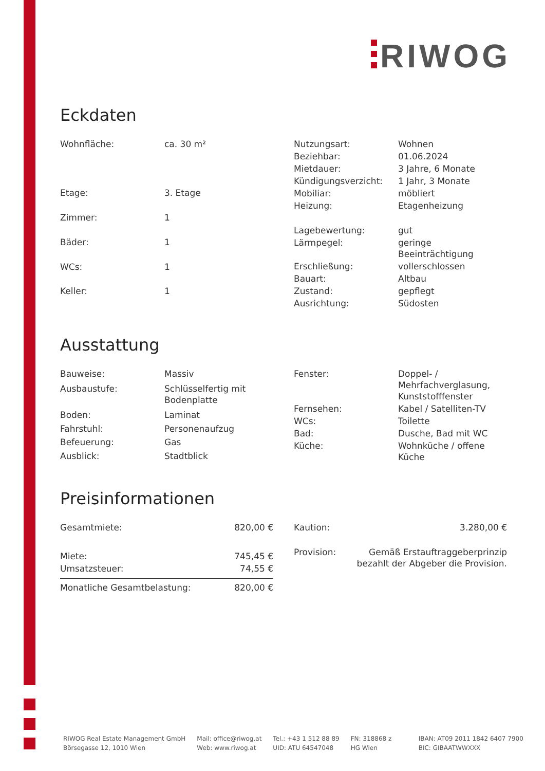RIWOG
Eckdaten
| Wohnfläche: | ca. 30 m² |
| Etage: | 3. Etage |
| Zimmer: | 1 |
| Bäder: | 1 |
| WCs: | 1 |
| Keller: | 1 |
| Nutzungsart: | Wohnen |
| Beziehbar: | 01.06.2024 |
| Mietdauer: | 3 Jahre, 6 Monate |
| Kündigungsverzicht: | 1 Jahr, 3 Monate |
| Mobiliar: | möbliert |
| Heizung: | Etagenheizung |
| Lagebewertung: | gut |
| Lärmpegel: | geringe Beeinträchtigung |
| Erschließung: | vollerschlossen |
| Bauart: | Altbau |
| Zustand: | gepflegt |
| Ausrichtung: | Südosten |
Ausstattung
| Bauweise: | Massiv |
| Ausbaustufe: | Schlüsselfertig mit Bodenplatte |
| Boden: | Laminat |
| Fahrstuhl: | Personenaufzug |
| Befeuerung: | Gas |
| Ausblick: | Stadtblick |
| Fenster: | Doppel- / Mehrfachverglasung, Kunststofffenster |
| Fernsehen: | Kabel / Satelliten-TV |
| WCs: | Toilette |
| Bad: | Dusche, Bad mit WC |
| Küche: | Wohnküche / offene Küche |
Preisinformationen
| Gesamtmiete: | 820,00 € |
| Miete: | 745,45 € |
| Umsatzsteuer: | 74,55 € |
| Monatliche Gesamtbelastung: | 820,00 € |
| Kaution: | 3.280,00 € |
| Provision: | Gemäß Erstauftraggeberprinzip bezahlt der Abgeber die Provision. |
RIWOG Real Estate Management GmbH
Börsegasse 12, 1010 Wien
Mail: office@riwog.at
Web: www.riwog.at
Tel.: +43 1 512 88 89
UID: ATU 64547048
FN: 318868 z
HG Wien
IBAN: AT09 2011 1842 6407 7900
BIC: GIBAATWWXXX